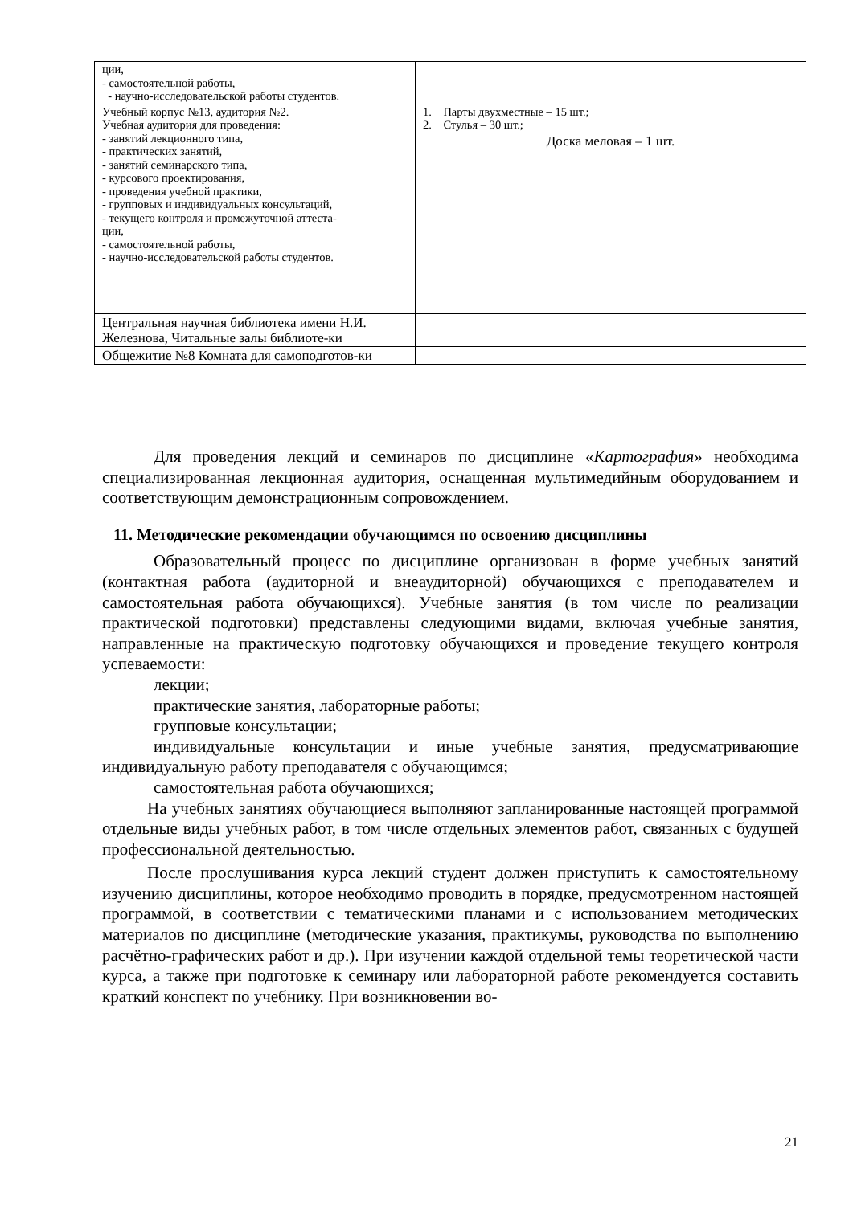| ции, - самостоятельной работы, - научно-исследовательской работы студентов. | |
| Учебный корпус №13, аудитория №2. Учебная аудитория для проведения: - занятий лекционного типа, - практических занятий, - занятий семинарского типа, - курсового проектирования, - проведения учебной практики, - групповых и индивидуальных консультаций, - текущего контроля и промежуточной аттеста- ции, - самостоятельной работы, - научно-исследовательской работы студентов. | 1. Парты двухместные – 15 шт.; 2. Стулья – 30 шт.; Доска меловая – 1 шт. |
| Центральная научная библиотека имени Н.И. Железнова, Читальные залы библиоте-ки | |
| Общежитие №8 Комната для самоподготов-ки | |
Для проведения лекций и семинаров по дисциплине «Картография» необходима специализированная лекционная аудитория, оснащенная мультимедийным оборудованием и соответствующим демонстрационным сопровождением.
11. Методические рекомендации обучающимся по освоению дисциплины
Образовательный процесс по дисциплине организован в форме учебных занятий (контактная работа (аудиторной и внеаудиторной) обучающихся с преподавателем и самостоятельная работа обучающихся). Учебные занятия (в том числе по реализации практической подготовки) представлены следующими видами, включая учебные занятия, направленные на практическую подготовку обучающихся и проведение текущего контроля успеваемости:
лекции;
практические занятия, лабораторные работы;
групповые консультации;
индивидуальные консультации и иные учебные занятия, предусматривающие индивидуальную работу преподавателя с обучающимся;
самостоятельная работа обучающихся;
На учебных занятиях обучающиеся выполняют запланированные настоящей программой отдельные виды учебных работ, в том числе отдельных элементов работ, связанных с будущей профессиональной деятельностью.
После прослушивания курса лекций студент должен приступить к самостоятельному изучению дисциплины, которое необходимо проводить в порядке, предусмотренном настоящей программой, в соответствии с тематическими планами и с использованием методических материалов по дисциплине (методические указания, практикумы, руководства по выполнению расчётно-графических работ и др.). При изучении каждой отдельной темы теоретической части курса, а также при подготовке к семинару или лабораторной работе рекомендуется составить краткий конспект по учебнику. При возникновении во-
21